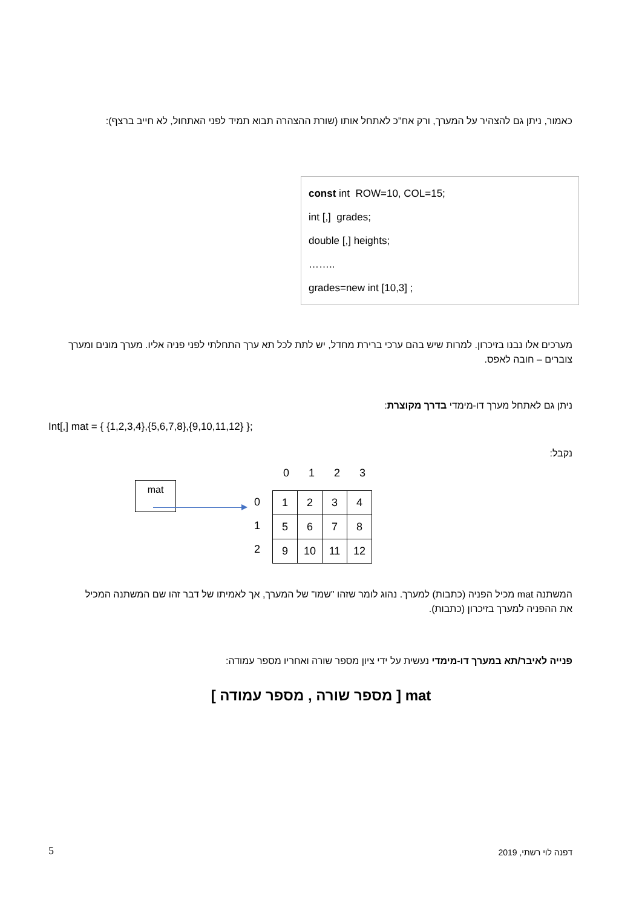כאמור, ניתן גם להצהיר על המערך, ורק אח"כ לאתחל אותו (שורת ההצהרה תבוא תמיד לפני האתחול, לא חייב ברצף):
const int ROW=10, COL=15;
int [,] grades;
double [,] heights;
……..
grades=new int [10,3] ;
מערכים אלו נבנו בזיכרון. למרות שיש בהם ערכי ברירת מחדל, יש לתת לכל תא ערך התחלתי לפני פניה אליו. מערך מונים ומערך צוברים – חובה לאפס.
ניתן גם לאתחל מערך דו-מימדי בדרך מקוצרת:
Int[,] mat = { {1,2,3,4},{5,6,7,8},{9,10,11,12} };
נקבל:
mat
| | 0 | 1 | 2 | 3 |
0
1
2
| 1 | 2 | 3 | 4 |
| 5 | 6 | 7 | 8 |
| 9 | 10 | 11 | 12 |
המשתנה mat מכיל הפניה (כתבות) למערך. נהוג לומר שזהו "שמו" של המערך, אך לאמיתו של דבר זהו שם המשתנה המכיל את ההפניה למערך בזיכרון (כתבות).
פנייה לאיבר/תא במערך דו-מימדי נעשית על ידי ציון מספר שורה ואחריו מספר עמודה:
mat [ מספר שורה , מספר עמודה ]
5 דפנה לוי רשתי, 2019